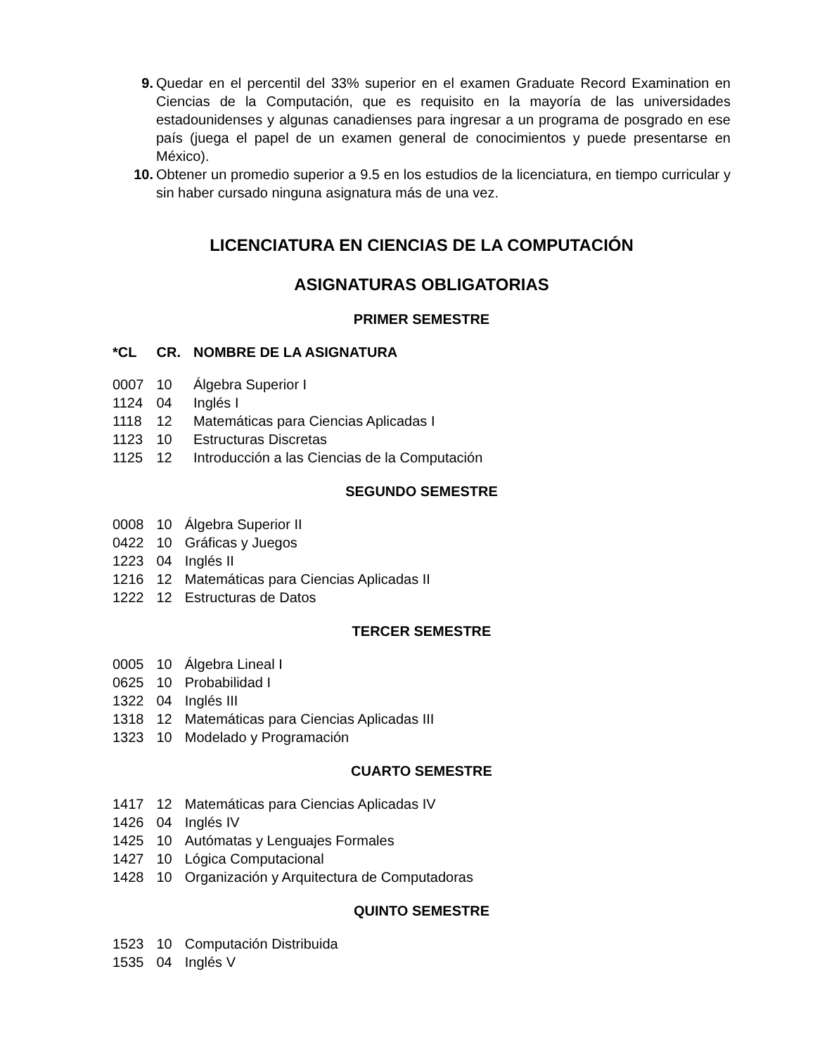9. Quedar en el percentil del 33% superior en el examen Graduate Record Examination en Ciencias de la Computación, que es requisito en la mayoría de las universidades estadounidenses y algunas canadienses para ingresar a un programa de posgrado en ese país (juega el papel de un examen general de conocimientos y puede presentarse en México).
10. Obtener un promedio superior a 9.5 en los estudios de la licenciatura, en tiempo curricular y sin haber cursado ninguna asignatura más de una vez.
LICENCIATURA EN CIENCIAS DE LA COMPUTACIÓN
ASIGNATURAS OBLIGATORIAS
PRIMER SEMESTRE
| *CL | CR. | NOMBRE DE LA ASIGNATURA |
| --- | --- | --- |
| 0007 | 10 | Álgebra Superior I |
| 1124 | 04 | Inglés I |
| 1118 | 12 | Matemáticas para Ciencias Aplicadas I |
| 1123 | 10 | Estructuras Discretas |
| 1125 | 12 | Introducción a las Ciencias de la Computación |
SEGUNDO SEMESTRE
| 0008 | 10 | Álgebra Superior II |
| 0422 | 10 | Gráficas y Juegos |
| 1223 | 04 | Inglés II |
| 1216 | 12 | Matemáticas para Ciencias Aplicadas II |
| 1222 | 12 | Estructuras de Datos |
TERCER SEMESTRE
| 0005 | 10 | Álgebra Lineal I |
| 0625 | 10 | Probabilidad I |
| 1322 | 04 | Inglés III |
| 1318 | 12 | Matemáticas para Ciencias Aplicadas III |
| 1323 | 10 | Modelado y Programación |
CUARTO SEMESTRE
| 1417 | 12 | Matemáticas para Ciencias Aplicadas IV |
| 1426 | 04 | Inglés IV |
| 1425 | 10 | Autómatas y Lenguajes Formales |
| 1427 | 10 | Lógica Computacional |
| 1428 | 10 | Organización y Arquitectura de Computadoras |
QUINTO SEMESTRE
| 1523 | 10 | Computación Distribuida |
| 1535 | 04 | Inglés V |